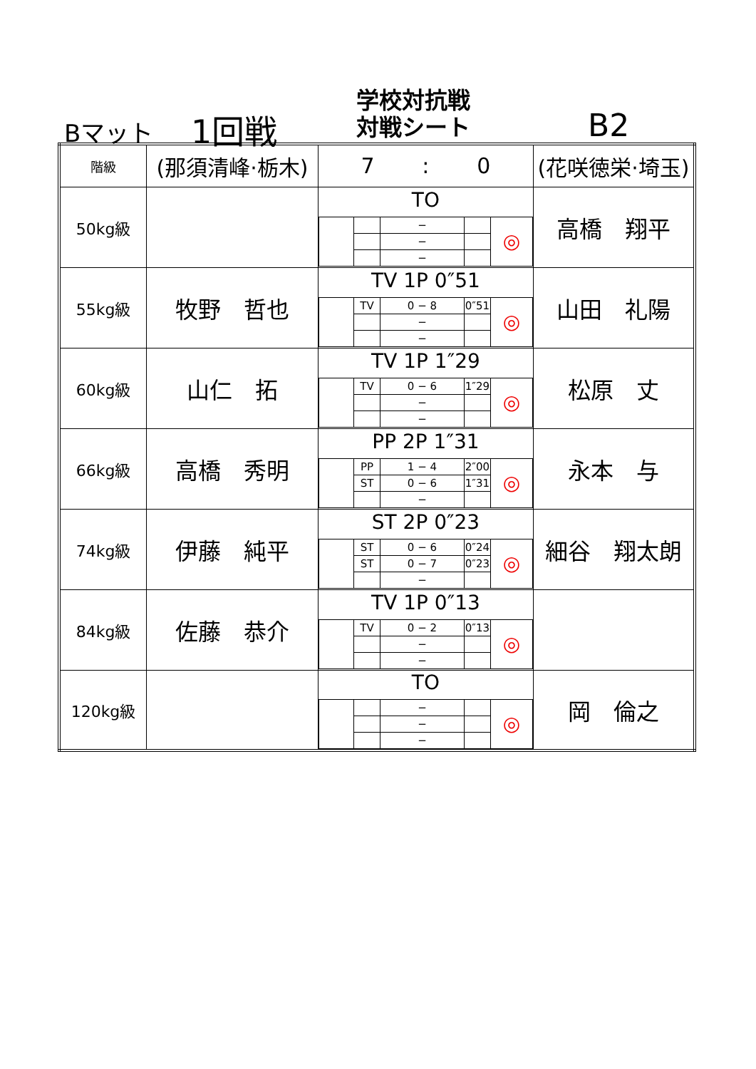Bマット 1回戦
学校対抗戦
対戦シート
B2
| 階級 | (那須清峰·栃木) | 7 : 0 | (花咲徳栄·埼玉) |
| 50kg級 | | TO / / / − / / ◎ / / / / − / / / / / / − / / / | 高橋 翔平 |
| 55kg級 | 牧野 哲也 | TV 1P 0″51 / / TV / 0 − 8 / 0″51 / ◎ / / / / − / / / / / / − / / / | 山田 礼陽 |
| 60kg級 | 山仁 拓 | TV 1P 1″29 / / TV / 0 − 6 / 1″29 / ◎ / / / / − / / / / / / − / / / | 松原 丈 |
| 66kg級 | 高橋 秀明 | PP 2P 1″31 / / PP / 1 − 4 / 2″00 / ◎ / / / ST / 0 − 6 / 1″31 / / / / / − / / / | 永本 与 |
| 74kg級 | 伊藤 純平 | ST 2P 0″23 / / ST / 0 − 6 / 0″24 / ◎ / / / ST / 0 − 7 / 0″23 / / / / / − / / / | 細谷 翔太朗 |
| 84kg級 | 佐藤 恭介 | TV 1P 0″13 / / TV / 0 − 2 / 0″13 / ◎ / / / / − / / / / / / − / / / | |
| 120kg級 | | TO / / / − / / ◎ / / / / − / / / / / / − / / / | 岡 倫之 |